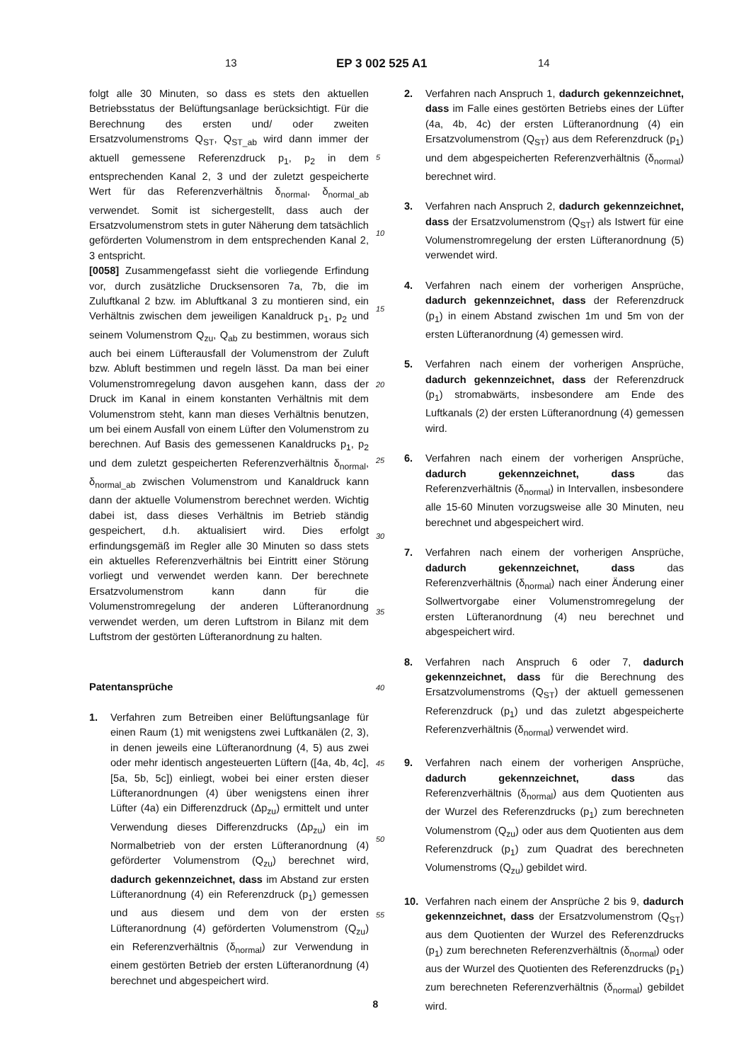13 EP 3 002 525 A1 14
folgt alle 30 Minuten, so dass es stets den aktuellen Betriebsstatus der Belüftungsanlage berücksichtigt. Für die Berechnung des ersten und/ oder zweiten Ersatzvolumenstroms Q<sub>ST</sub>, Q<sub>ST_ab</sub> wird dann immer der aktuell gemessene Referenzdruck p<sub>1</sub>, p<sub>2</sub> in dem entsprechenden Kanal 2, 3 und der zuletzt gespeicherte Wert für das Referenzverhältnis δ<sub>normal</sub>, δ<sub>normal_ab</sub> verwendet. Somit ist sichergestellt, dass auch der Ersatzvolumenstrom stets in guter Näherung dem tatsächlich geförderten Volumenstrom in dem entsprechenden Kanal 2, 3 entspricht.
[0058] Zusammengefasst sieht die vorliegende Erfindung vor, durch zusätzliche Drucksensoren 7a, 7b, die im Zuluftkanal 2 bzw. im Abluftkanal 3 zu montieren sind, ein Verhältnis zwischen dem jeweiligen Kanaldruck p<sub>1</sub>, p<sub>2</sub> und seinem Volumenstrom Q<sub>zu</sub>, Q<sub>ab</sub> zu bestimmen, woraus sich auch bei einem Lüfterausfall der Volumenstrom der Zuluft bzw. Abluft bestimmen und regeln lässt. Da man bei einer Volumenstromregelung davon ausgehen kann, dass der Druck im Kanal in einem konstanten Verhältnis mit dem Volumenstrom steht, kann man dieses Verhältnis benutzen, um bei einem Ausfall von einem Lüfter den Volumenstrom zu berechnen. Auf Basis des gemessenen Kanaldrucks p<sub>1</sub>, p<sub>2</sub> und dem zuletzt gespeicherten Referenzverhältnis δ<sub>normal</sub>, δ<sub>normal_ab</sub> zwischen Volumenstrom und Kanaldruck kann dann der aktuelle Volumenstrom berechnet werden. Wichtig dabei ist, dass dieses Verhältnis im Betrieb ständig gespeichert, d.h. aktualisiert wird. Dies erfolgt erfindungsgemäß im Regler alle 30 Minuten so dass stets ein aktuelles Referenzverhältnis bei Eintritt einer Störung vorliegt und verwendet werden kann. Der berechnete Ersatzvolumenstrom kann dann für die Volumenstromregelung der anderen Lüfteranordnung verwendet werden, um deren Luftstrom in Bilanz mit dem Luftstrom der gestörten Lüfteranordnung zu halten.
Patentansprüche
1. Verfahren zum Betreiben einer Belüftungsanlage für einen Raum (1) mit wenigstens zwei Luftkanälen (2, 3), in denen jeweils eine Lüfteranordnung (4, 5) aus zwei oder mehr identisch angesteuerten Lüftern ([4a, 4b, 4c], [5a, 5b, 5c]) einliegt, wobei bei einer ersten dieser Lüfteranordnungen (4) über wenigstens einen ihrer Lüfter (4a) ein Differenzdruck (Δp<sub>zu</sub>) ermittelt und unter Verwendung dieses Differenzdrucks (Δp<sub>zu</sub>) ein im Normalbetrieb von der ersten Lüfteranordnung (4) geförderter Volumenstrom (Q<sub>zu</sub>) berechnet wird, dadurch gekennzeichnet, dass im Abstand zur ersten Lüfteranordnung (4) ein Referenzdruck (p<sub>1</sub>) gemessen und aus diesem und dem von der ersten Lüfteranordnung (4) geförderten Volumenstrom (Q<sub>zu</sub>) ein Referenzverhältnis (δ<sub>normal</sub>) zur Verwendung in einem gestörten Betrieb der ersten Lüfteranordnung (4) berechnet und abgespeichert wird.
5
10
15
20
25
30
35
40
45
50
55
2. Verfahren nach Anspruch 1, dadurch gekennzeichnet, dass im Falle eines gestörten Betriebs eines der Lüfter (4a, 4b, 4c) der ersten Lüfteranordnung (4) ein Ersatzvolumenstrom (Q<sub>ST</sub>) aus dem Referenzdruck (p<sub>1</sub>) und dem abgespeicherten Referenzverhältnis (δ<sub>normal</sub>) berechnet wird.
3. Verfahren nach Anspruch 2, dadurch gekennzeichnet, dass der Ersatzvolumenstrom (Q<sub>ST</sub>) als Istwert für eine Volumenstromregelung der ersten Lüfteranordnung (5) verwendet wird.
4. Verfahren nach einem der vorherigen Ansprüche, dadurch gekennzeichnet, dass der Referenzdruck (p<sub>1</sub>) in einem Abstand zwischen 1m und 5m von der ersten Lüfteranordnung (4) gemessen wird.
5. Verfahren nach einem der vorherigen Ansprüche, dadurch gekennzeichnet, dass der Referenzdruck (p<sub>1</sub>) stromabwärts, insbesondere am Ende des Luftkanals (2) der ersten Lüfteranordnung (4) gemessen wird.
6. Verfahren nach einem der vorherigen Ansprüche, dadurch gekennzeichnet, dass das Referenzverhältnis (δ<sub>normal</sub>) in Intervallen, insbesondere alle 15-60 Minuten vorzugsweise alle 30 Minuten, neu berechnet und abgespeichert wird.
7. Verfahren nach einem der vorherigen Ansprüche, dadurch gekennzeichnet, dass das Referenzverhältnis (δ<sub>normal</sub>) nach einer Änderung einer Sollwertvorgabe einer Volumenstromregelung der ersten Lüfteranordnung (4) neu berechnet und abgespeichert wird.
8. Verfahren nach Anspruch 6 oder 7, dadurch gekennzeichnet, dass für die Berechnung des Ersatzvolumenstroms (Q<sub>ST</sub>) der aktuell gemessenen Referenzdruck (p<sub>1</sub>) und das zuletzt abgespeicherte Referenzverhältnis (δ<sub>normal</sub>) verwendet wird.
9. Verfahren nach einem der vorherigen Ansprüche, dadurch gekennzeichnet, dass das Referenzverhältnis (δ<sub>normal</sub>) aus dem Quotienten aus der Wurzel des Referenzdrucks (p<sub>1</sub>) zum berechneten Volumenstrom (Q<sub>zu</sub>) oder aus dem Quotienten aus dem Referenzdruck (p<sub>1</sub>) zum Quadrat des berechneten Volumenstroms (Q<sub>zu</sub>) gebildet wird.
10. Verfahren nach einem der Ansprüche 2 bis 9, dadurch gekennzeichnet, dass der Ersatzvolumenstrom (Q<sub>ST</sub>) aus dem Quotienten der Wurzel des Referenzdrucks (p<sub>1</sub>) zum berechneten Referenzverhältnis (δ<sub>normal</sub>) oder aus der Wurzel des Quotienten des Referenzdrucks (p<sub>1</sub>) zum berechneten Referenzverhältnis (δ<sub>normal</sub>) gebildet wird.
8